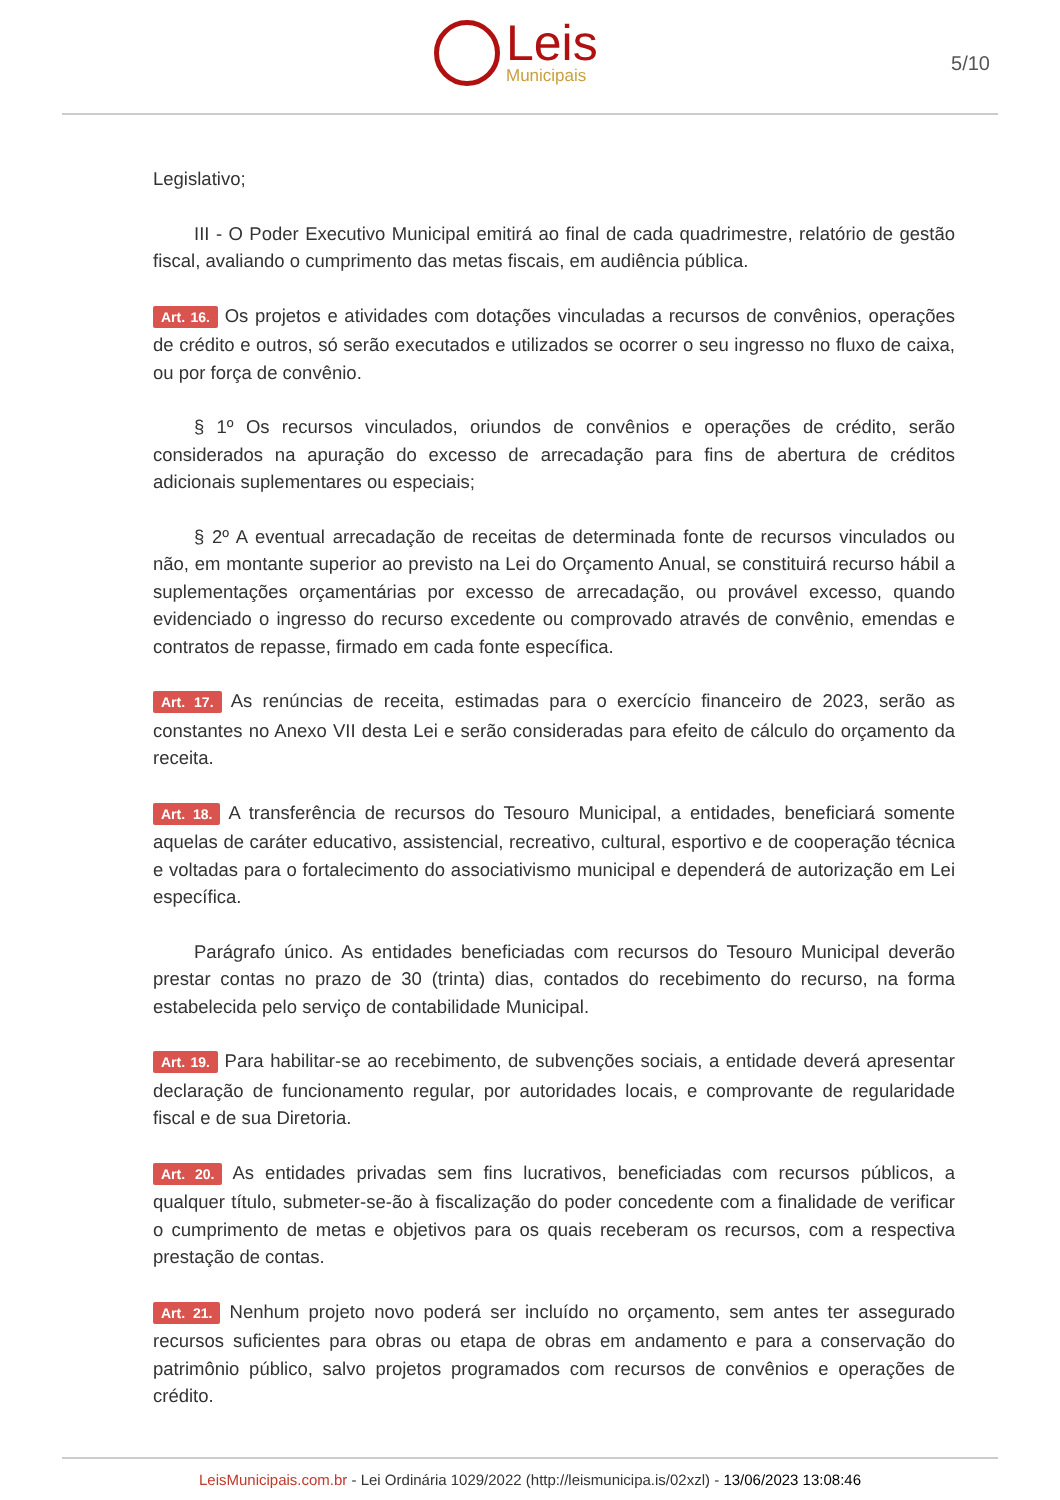Leis
Municipais
5/10
Legislativo;
III - O Poder Executivo Municipal emitirá ao final de cada quadrimestre, relatório de gestão fiscal, avaliando o cumprimento das metas fiscais, em audiência pública.
Art. 16. Os projetos e atividades com dotações vinculadas a recursos de convênios, operações de crédito e outros, só serão executados e utilizados se ocorrer o seu ingresso no fluxo de caixa, ou por força de convênio.
§ 1º Os recursos vinculados, oriundos de convênios e operações de crédito, serão considerados na apuração do excesso de arrecadação para fins de abertura de créditos adicionais suplementares ou especiais;
§ 2º A eventual arrecadação de receitas de determinada fonte de recursos vinculados ou não, em montante superior ao previsto na Lei do Orçamento Anual, se constituirá recurso hábil a suplementações orçamentárias por excesso de arrecadação, ou provável excesso, quando evidenciado o ingresso do recurso excedente ou comprovado através de convênio, emendas e contratos de repasse, firmado em cada fonte específica.
Art. 17. As renúncias de receita, estimadas para o exercício financeiro de 2023, serão as constantes no Anexo VII desta Lei e serão consideradas para efeito de cálculo do orçamento da receita.
Art. 18. A transferência de recursos do Tesouro Municipal, a entidades, beneficiará somente aquelas de caráter educativo, assistencial, recreativo, cultural, esportivo e de cooperação técnica e voltadas para o fortalecimento do associativismo municipal e dependerá de autorização em Lei específica.
Parágrafo único. As entidades beneficiadas com recursos do Tesouro Municipal deverão prestar contas no prazo de 30 (trinta) dias, contados do recebimento do recurso, na forma estabelecida pelo serviço de contabilidade Municipal.
Art. 19. Para habilitar-se ao recebimento, de subvenções sociais, a entidade deverá apresentar declaração de funcionamento regular, por autoridades locais, e comprovante de regularidade fiscal e de sua Diretoria.
Art. 20. As entidades privadas sem fins lucrativos, beneficiadas com recursos públicos, a qualquer título, submeter-se-ão à fiscalização do poder concedente com a finalidade de verificar o cumprimento de metas e objetivos para os quais receberam os recursos, com a respectiva prestação de contas.
Art. 21. Nenhum projeto novo poderá ser incluído no orçamento, sem antes ter assegurado recursos suficientes para obras ou etapa de obras em andamento e para a conservação do patrimônio público, salvo projetos programados com recursos de convênios e operações de crédito.
LeisMunicipais.com.br - Lei Ordinária 1029/2022 (http://leismunicipa.is/02xzl) - 13/06/2023 13:08:46